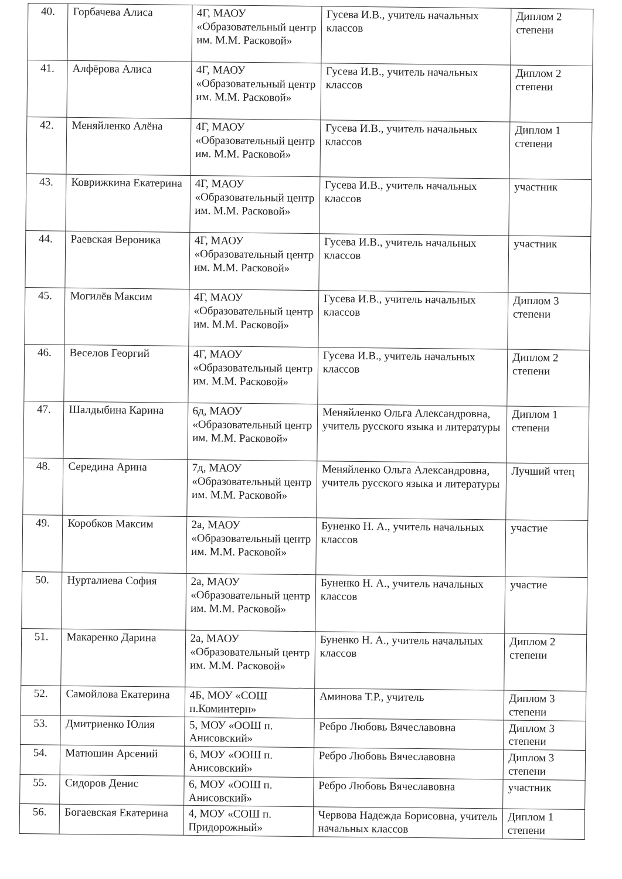| 40. | Горбачева Алиса | 4Г, МАОУ «Образовательный центр им. М.М. Расковой» | Гусева И.В., учитель начальных классов | Диплом 2 степени |
| 41. | Алфёрова Алиса | 4Г, МАОУ «Образовательный центр им. М.М. Расковой» | Гусева И.В., учитель начальных классов | Диплом 2 степени |
| 42. | Меняйленко Алёна | 4Г, МАОУ «Образовательный центр им. М.М. Расковой» | Гусева И.В., учитель начальных классов | Диплом 1 степени |
| 43. | Коврижкина Екатерина | 4Г, МАОУ «Образовательный центр им. М.М. Расковой» | Гусева И.В., учитель начальных классов | участник |
| 44. | Раевская Вероника | 4Г, МАОУ «Образовательный центр им. М.М. Расковой» | Гусева И.В., учитель начальных классов | участник |
| 45. | Могилёв Максим | 4Г, МАОУ «Образовательный центр им. М.М. Расковой» | Гусева И.В., учитель начальных классов | Диплом 3 степени |
| 46. | Веселов Георгий | 4Г, МАОУ «Образовательный центр им. М.М. Расковой» | Гусева И.В., учитель начальных классов | Диплом 2 степени |
| 47. | Шалдыбина Карина | 6д, МАОУ «Образовательный центр им. М.М. Расковой» | Меняйленко Ольга Александровна, учитель русского языка и литературы | Диплом 1 степени |
| 48. | Середина Арина | 7д, МАОУ «Образовательный центр им. М.М. Расковой» | Меняйленко Ольга Александровна, учитель русского языка и литературы | Лучший чтец |
| 49. | Коробков Максим | 2а, МАОУ «Образовательный центр им. М.М. Расковой» | Буненко Н. А., учитель начальных классов | участие |
| 50. | Нурталиева София | 2а, МАОУ «Образовательный центр им. М.М. Расковой» | Буненко Н. А., учитель начальных классов | участие |
| 51. | Макаренко Дарина | 2а, МАОУ «Образовательный центр им. М.М. Расковой» | Буненко Н. А., учитель начальных классов | Диплом 2 степени |
| 52. | Самойлова Екатерина | 4Б, МОУ «СОШ п.Коминтерн» | Аминова Т.Р., учитель | Диплом 3 степени |
| 53. | Дмитриенко Юлия | 5, МОУ «ООШ п. Анисовский» | Ребро Любовь Вячеславовна | Диплом 3 степени |
| 54. | Матюшин Арсений | 6, МОУ «ООШ п. Анисовский» | Ребро Любовь Вячеславовна | Диплом 3 степени |
| 55. | Сидоров Денис | 6, МОУ «ООШ п. Анисовский» | Ребро Любовь Вячеславовна | участник |
| 56. | Богаевская Екатерина | 4, МОУ «СОШ п. Придорожный» | Червова Надежда Борисовна, учитель начальных классов | Диплом 1 степени |